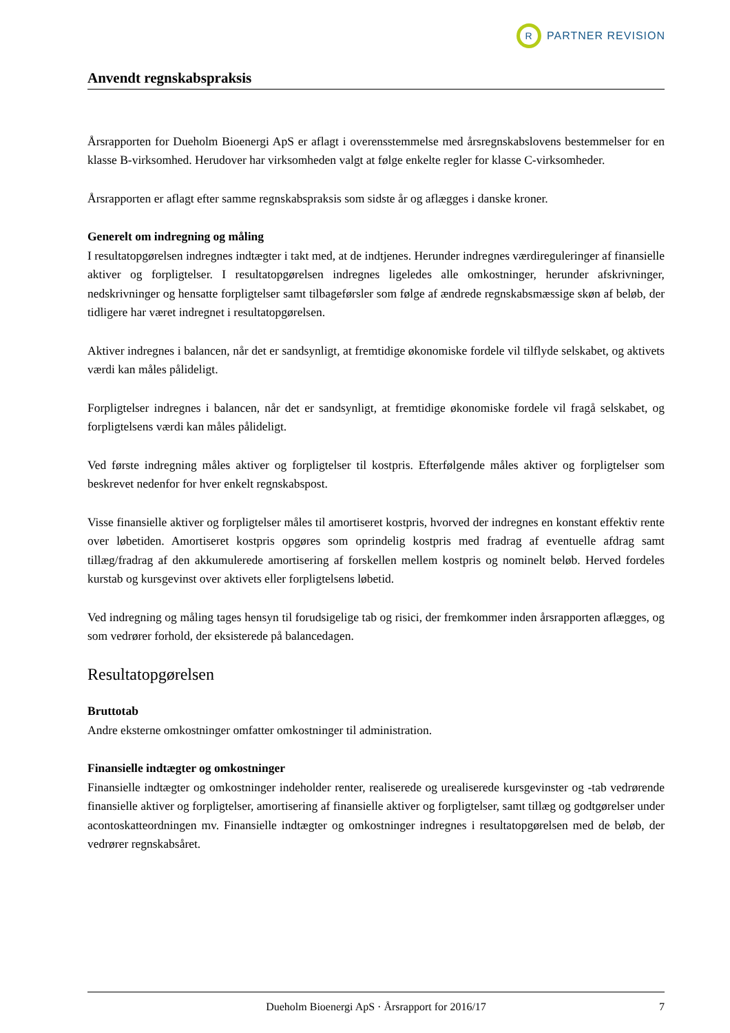R
PARTNER REVISION
Anvendt regnskabspraksis
Årsrapporten for Dueholm Bioenergi ApS er aflagt i overensstemmelse med årsregnskabslovens bestemmelser for en klasse B-virksomhed. Herudover har virksomheden valgt at følge enkelte regler for klasse C-virksomheder.
Årsrapporten er aflagt efter samme regnskabspraksis som sidste år og aflægges i danske kroner.
Generelt om indregning og måling
I resultatopgørelsen indregnes indtægter i takt med, at de indtjenes. Herunder indregnes værdireguleringer af finansielle aktiver og forpligtelser. I resultatopgørelsen indregnes ligeledes alle omkostninger, herunder afskrivninger, nedskrivninger og hensatte forpligtelser samt tilbageførsler som følge af ændrede regnskabsmæssige skøn af beløb, der tidligere har været indregnet i resultatopgørelsen.
Aktiver indregnes i balancen, når det er sandsynligt, at fremtidige økonomiske fordele vil tilflyde selskabet, og aktivets værdi kan måles pålideligt.
Forpligtelser indregnes i balancen, når det er sandsynligt, at fremtidige økonomiske fordele vil fragå selskabet, og forpligtelsens værdi kan måles pålideligt.
Ved første indregning måles aktiver og forpligtelser til kostpris. Efterfølgende måles aktiver og forpligtelser som beskrevet nedenfor for hver enkelt regnskabspost.
Visse finansielle aktiver og forpligtelser måles til amortiseret kostpris, hvorved der indregnes en konstant effektiv rente over løbetiden. Amortiseret kostpris opgøres som oprindelig kostpris med fradrag af eventuelle afdrag samt tillæg/fradrag af den akkumulerede amortisering af forskellen mellem kostpris og nominelt beløb. Herved fordeles kurstab og kursgevinst over aktivets eller forpligtelsens løbetid.
Ved indregning og måling tages hensyn til forudsigelige tab og risici, der fremkommer inden årsrapporten aflægges, og som vedrører forhold, der eksisterede på balancedagen.
Resultatopgørelsen
Bruttotab
Andre eksterne omkostninger omfatter omkostninger til administration.
Finansielle indtægter og omkostninger
Finansielle indtægter og omkostninger indeholder renter, realiserede og urealiserede kursgevinster og -tab vedrørende finansielle aktiver og forpligtelser, amortisering af finansielle aktiver og forpligtelser, samt tillæg og godtgørelser under acontoskatteordningen mv. Finansielle indtægter og omkostninger indregnes i resultatopgørelsen med de beløb, der vedrører regnskabsåret.
Dueholm Bioenergi ApS · Årsrapport for 2016/17 7